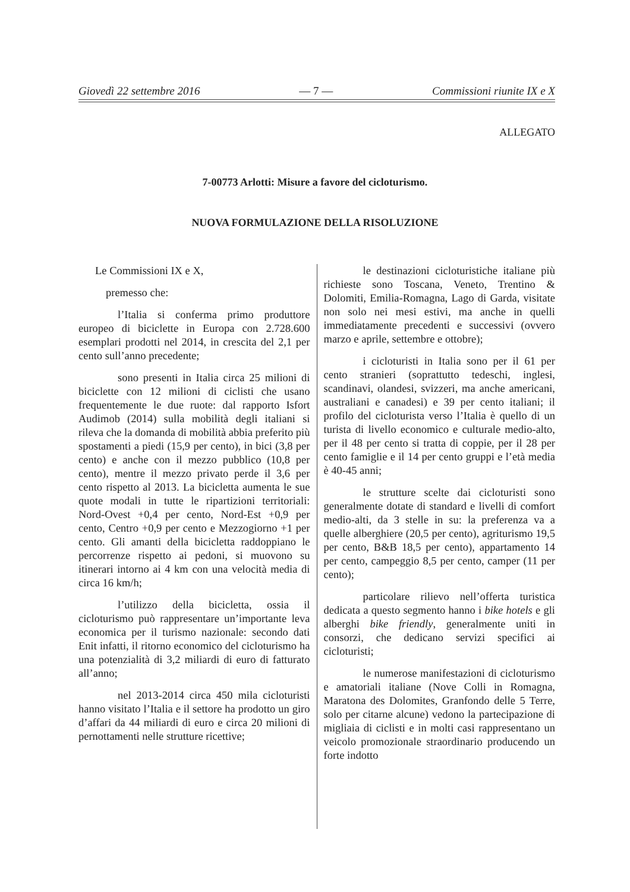Giovedì 22 settembre 2016 — 7 — Commissioni riunite IX e X
ALLEGATO
7-00773 Arlotti: Misure a favore del cicloturismo.
NUOVA FORMULAZIONE DELLA RISOLUZIONE
Le Commissioni IX e X,
premesso che:
l’Italia si conferma primo produttore europeo di biciclette in Europa con 2.728.600 esemplari prodotti nel 2014, in crescita del 2,1 per cento sull’anno precedente;
sono presenti in Italia circa 25 milioni di biciclette con 12 milioni di ciclisti che usano frequentemente le due ruote: dal rapporto Isfort Audimob (2014) sulla mobilità degli italiani si rileva che la domanda di mobilità abbia preferito più spostamenti a piedi (15,9 per cento), in bici (3,8 per cento) e anche con il mezzo pubblico (10,8 per cento), mentre il mezzo privato perde il 3,6 per cento rispetto al 2013. La bicicletta aumenta le sue quote modali in tutte le ripartizioni territoriali: Nord-Ovest +0,4 per cento, Nord-Est +0,9 per cento, Centro +0,9 per cento e Mezzogiorno +1 per cento. Gli amanti della bicicletta raddoppiano le percorrenze rispetto ai pedoni, si muovono su itinerari intorno ai 4 km con una velocità media di circa 16 km/h;
l’utilizzo della bicicletta, ossia il cicloturismo può rappresentare un’importante leva economica per il turismo nazionale: secondo dati Enit infatti, il ritorno economico del cicloturismo ha una potenzialità di 3,2 miliardi di euro di fatturato all’anno;
nel 2013-2014 circa 450 mila cicloturisti hanno visitato l’Italia e il settore ha prodotto un giro d’affari da 44 miliardi di euro e circa 20 milioni di pernottamenti nelle strutture ricettive;
le destinazioni cicloturistiche italiane più richieste sono Toscana, Veneto, Trentino & Dolomiti, Emilia-Romagna, Lago di Garda, visitate non solo nei mesi estivi, ma anche in quelli immediatamente precedenti e successivi (ovvero marzo e aprile, settembre e ottobre);
i cicloturisti in Italia sono per il 61 per cento stranieri (soprattutto tedeschi, inglesi, scandinavi, olandesi, svizzeri, ma anche americani, australiani e canadesi) e 39 per cento italiani; il profilo del cicloturista verso l’Italia è quello di un turista di livello economico e culturale medio-alto, per il 48 per cento si tratta di coppie, per il 28 per cento famiglie e il 14 per cento gruppi e l’età media è 40-45 anni;
le strutture scelte dai cicloturisti sono generalmente dotate di standard e livelli di comfort medio-alti, da 3 stelle in su: la preferenza va a quelle alberghiere (20,5 per cento), agriturismo 19,5 per cento, B&B 18,5 per cento), appartamento 14 per cento, campeggio 8,5 per cento, camper (11 per cento);
particolare rilievo nell’offerta turistica dedicata a questo segmento hanno i bike hotels e gli alberghi bike friendly, generalmente uniti in consorzi, che dedicano servizi specifici ai cicloturisti;
le numerose manifestazioni di cicloturismo e amatoriali italiane (Nove Colli in Romagna, Maratona des Dolomites, Granfondo delle 5 Terre, solo per citarne alcune) vedono la partecipazione di migliaia di ciclisti e in molti casi rappresentano un veicolo promozionale straordinario producendo un forte indotto